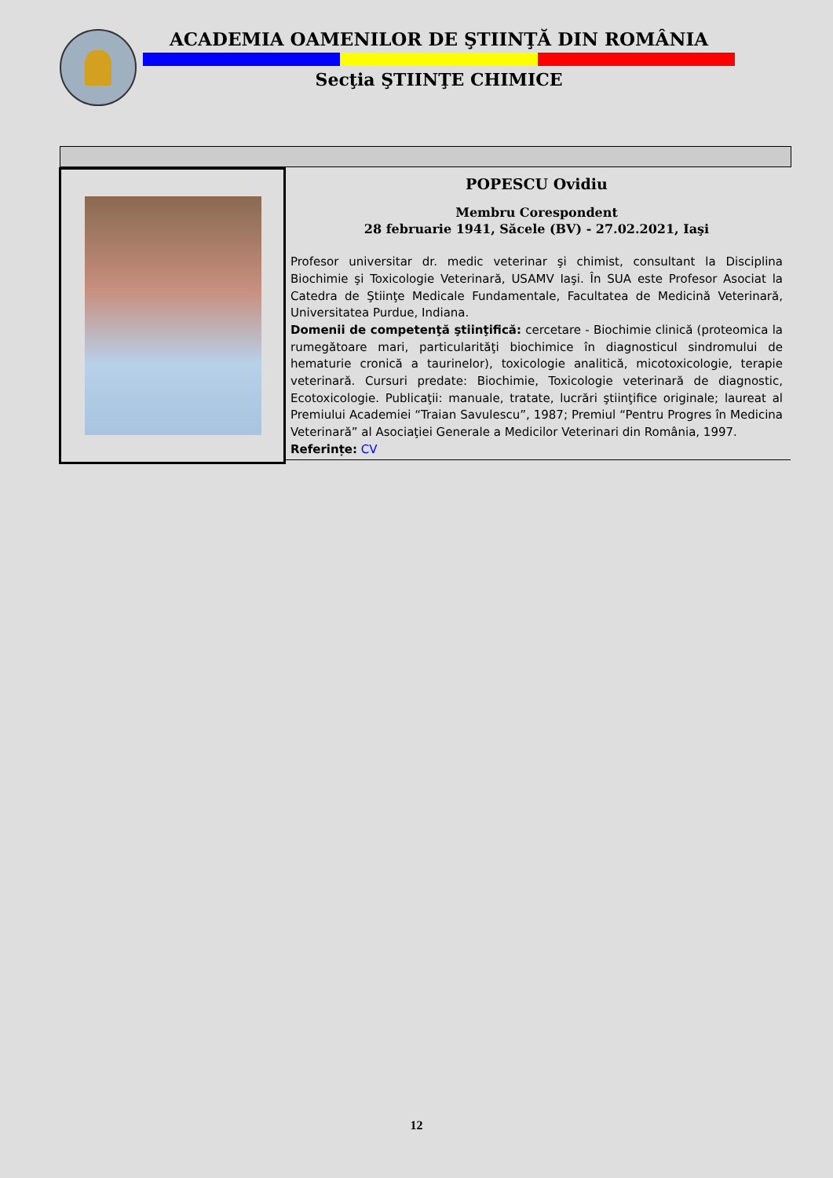ACADEMIA OAMENILOR DE ŞTIINŢĂ DIN ROMÂNIA
Secţia ŞTIINŢE CHIMICE
POPESCU Ovidiu
Membru Corespondent
28 februarie 1941, Săcele (BV) - 27.02.2021, Iaşi
Profesor universitar dr. medic veterinar şi chimist, consultant la Disciplina Biochimie şi Toxicologie Veterinară, USAMV Iaşi. În SUA este Profesor Asociat la Catedra de Ştiinţe Medicale Fundamentale, Facultatea de Medicină Veterinară, Universitatea Purdue, Indiana.
Domenii de competenţă ştiinţifică: cercetare - Biochimie clinică (proteomica la rumegătoare mari, particularităţi biochimice în diagnosticul sindromului de hematurie cronică a taurinelor), toxicologie analitică, micotoxicologie, terapie veterinară. Cursuri predate: Biochimie, Toxicologie veterinară de diagnostic, Ecotoxicologie. Publicaţii: manuale, tratate, lucrări ştiinţifice originale; laureat al Premiului Academiei “Traian Savulescu”, 1987; Premiul “Pentru Progres în Medicina Veterinară” al Asociaţiei Generale a Medicilor Veterinari din România, 1997.
Referințe: CV
12